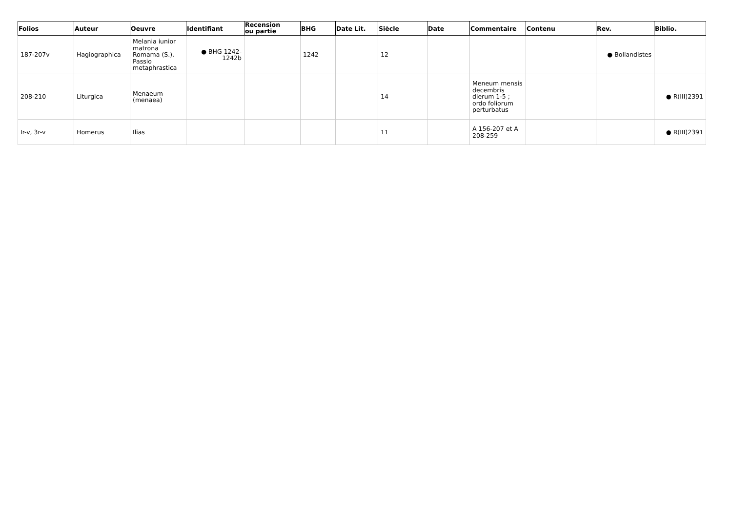| Folios | Auteur | Oeuvre | Identifiant | Recension ou partie | BHG | Date Lit. | Siècle | Date | Commentaire | Contenu | Rev. | Biblio. |
| --- | --- | --- | --- | --- | --- | --- | --- | --- | --- | --- | --- | --- |
| 187-207v | Hagiographica | Melania iunior matrona Romama (S.), Passio metaphrastica | ● BHG 1242-1242b | | 1242 | | 12 | | | | ● Bollandistes | |
| 208-210 | Liturgica | Menaeum (menaea) | | | | | 14 | | Meneum mensis decembris dierum 1-5 ; ordo foliorum perturbatus | | | ● R(III)2391 |
| Ir-v, 3r-v | Homerus | Ilias | | | | | 11 | | A 156-207 et A 208-259 | | | ● R(III)2391 |